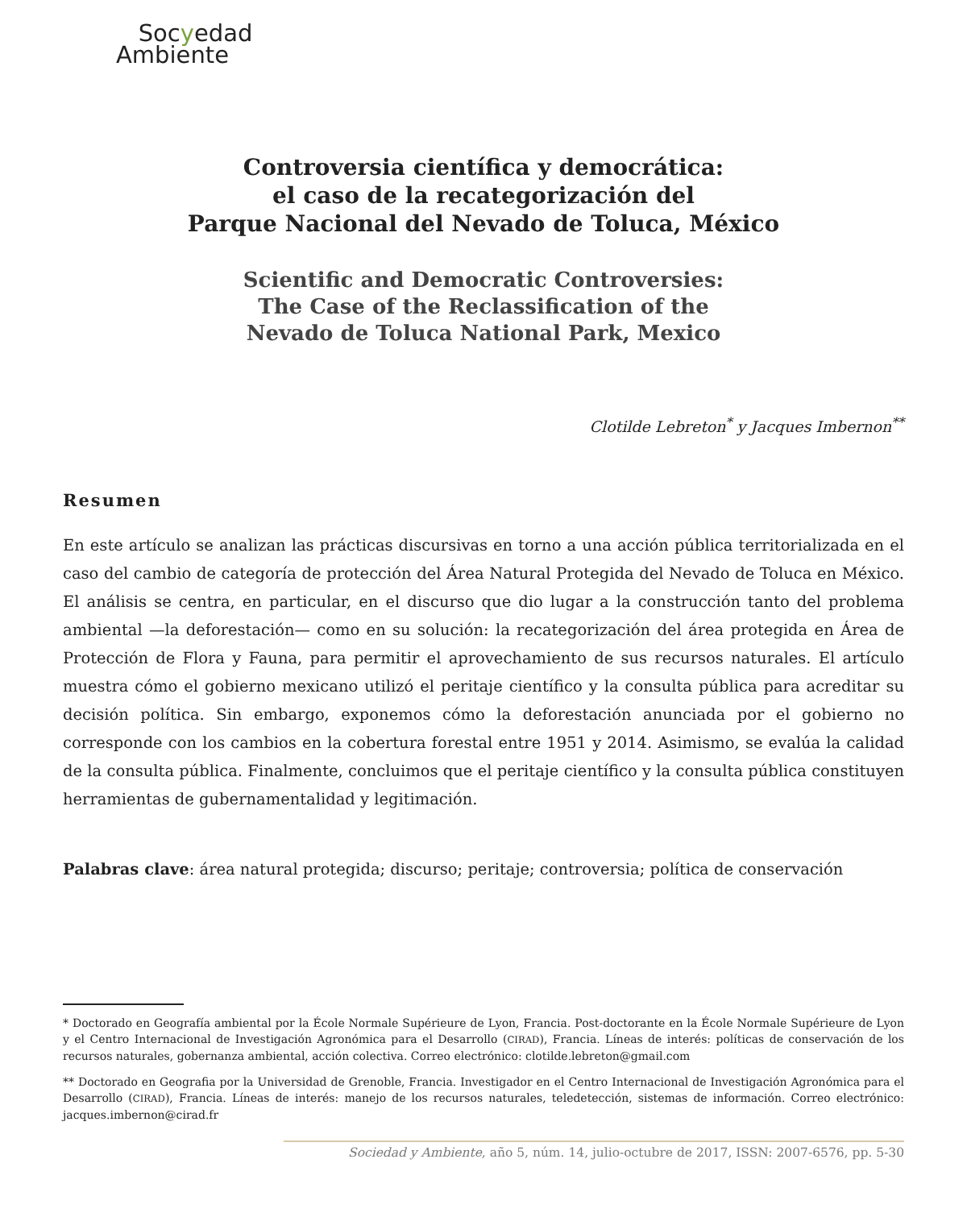Socyedad
Ambiente
Controversia científica y democrática:
el caso de la recategorización del
Parque Nacional del Nevado de Toluca, México
Scientific and Democratic Controversies:
The Case of the Reclassification of the
Nevado de Toluca National Park, Mexico
Clotilde Lebreton<sup>*</sup> y Jacques Imbernon<sup>**</sup>
Resumen
En este artículo se analizan las prácticas discursivas en torno a una acción pública territorializada en el caso del cambio de categoría de protección del Área Natural Protegida del Nevado de Toluca en México. El análisis se centra, en particular, en el discurso que dio lugar a la construcción tanto del problema ambiental —la deforestación— como en su solución: la recategorización del área protegida en Área de Protección de Flora y Fauna, para permitir el aprovechamiento de sus recursos naturales. El artículo muestra cómo el gobierno mexicano utilizó el peritaje científico y la consulta pública para acreditar su decisión política. Sin embargo, exponemos cómo la deforestación anunciada por el gobierno no corresponde con los cambios en la cobertura forestal entre 1951 y 2014. Asimismo, se evalúa la calidad de la consulta pública. Finalmente, concluimos que el peritaje científico y la consulta pública constituyen herramientas de gubernamentalidad y legitimación.
Palabras clave: área natural protegida; discurso; peritaje; controversia; política de conservación
* Doctorado en Geografía ambiental por la École Normale Supérieure de Lyon, Francia. Post-doctorante en la École Normale Supérieure de Lyon y el Centro Internacional de Investigación Agronómica para el Desarrollo (CIRAD), Francia. Líneas de interés: políticas de conservación de los recursos naturales, gobernanza ambiental, acción colectiva. Correo electrónico: clotilde.lebreton@gmail.com
** Doctorado en Geografia por la Universidad de Grenoble, Francia. Investigador en el Centro Internacional de Investigación Agronómica para el Desarrollo (CIRAD), Francia. Líneas de interés: manejo de los recursos naturales, teledetección, sistemas de información. Correo electrónico: jacques.imbernon@cirad.fr
Sociedad y Ambiente, año 5, núm. 14, julio-octubre de 2017, ISSN: 2007-6576, pp. 5-30